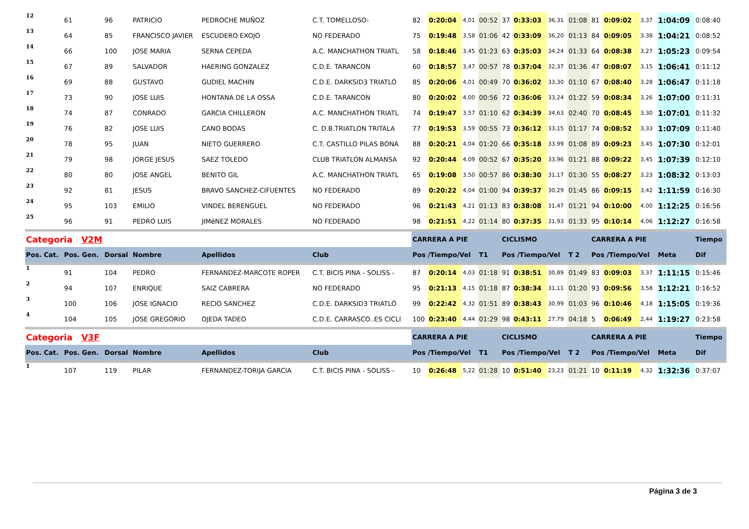| 12 | 61 | 96 | PATRICIO | PEDROCHE MUÑOZ | C.T. TOMELLOSO- | 82 | 0:20:04 | 4,01 | 00:52 | 37 | 0:33:03 | 36,31 | 01:08 | 81 | 0:09:02 | 3,37 | 1:04:09 | 0:08:40 |
| 13 | 64 | 85 | FRANCISCO JAVIER | ESCUDERO EXOJO | NO FEDERADO | 75 | 0:19:48 | 3,58 | 01:06 | 42 | 0:33:09 | 36,20 | 01:13 | 84 | 0:09:05 | 3,38 | 1:04:21 | 0:08:52 |
| 14 | 66 | 100 | JOSE MARIA | SERNA CEPEDA | A.C. MANCHATHON TRIATL | 58 | 0:18:46 | 3,45 | 01:23 | 63 | 0:35:03 | 34,24 | 01:33 | 64 | 0:08:38 | 3,27 | 1:05:23 | 0:09:54 |
| 15 | 67 | 89 | SALVADOR | HAERING GONZALEZ | C.D.E. TARANCON | 60 | 0:18:57 | 3,47 | 00:57 | 78 | 0:37:04 | 32,37 | 01:36 | 47 | 0:08:07 | 3,15 | 1:06:41 | 0:11:12 |
| 16 | 69 | 88 | GUSTAVO | GUDIEL MACHIN | C.D.E. DARKSID3 TRIATLÓ | 85 | 0:20:06 | 4,01 | 00:49 | 70 | 0:36:02 | 33,30 | 01:10 | 67 | 0:08:40 | 3,28 | 1:06:47 | 0:11:18 |
| 17 | 73 | 90 | JOSE LUIS | HONTANA DE LA OSSA | C.D.E. TARANCON | 80 | 0:20:02 | 4,00 | 00:56 | 72 | 0:36:06 | 33,24 | 01:22 | 59 | 0:08:34 | 3,26 | 1:07:00 | 0:11:31 |
| 18 | 74 | 87 | CONRADO | GARCIA CHILLERON | A.C. MANCHATHON TRIATL | 74 | 0:19:47 | 3,57 | 01:10 | 62 | 0:34:39 | 34,63 | 02:40 | 70 | 0:08:45 | 3,30 | 1:07:01 | 0:11:32 |
| 19 | 76 | 82 | JOSE LUIS | CANO BODAS | C. D.B.TRIATLON TRITALA | 77 | 0:19:53 | 3,59 | 00:55 | 73 | 0:36:12 | 33,15 | 01:17 | 74 | 0:08:52 | 3,33 | 1:07:09 | 0:11:40 |
| 20 | 78 | 95 | JUAN | NIETO GUERRERO | C.T. CASTILLO PILAS BONA | 88 | 0:20:21 | 4,04 | 01:20 | 66 | 0:35:18 | 33,99 | 01:08 | 89 | 0:09:23 | 3,45 | 1:07:30 | 0:12:01 |
| 21 | 79 | 98 | JORGE JESUS | SAEZ TOLEDO | CLUB TRIATLON ALMANSA | 92 | 0:20:44 | 4,09 | 00:52 | 67 | 0:35:20 | 33,96 | 01:21 | 88 | 0:09:22 | 3,45 | 1:07:39 | 0:12:10 |
| 22 | 80 | 80 | JOSE ANGEL | BENITO GIL | A.C. MANCHATHON TRIATL | 65 | 0:19:08 | 3,50 | 00:57 | 86 | 0:38:30 | 31,17 | 01:30 | 55 | 0:08:27 | 3,23 | 1:08:32 | 0:13:03 |
| 23 | 92 | 81 | JESUS | BRAVO SANCHEZ-CIFUENTES | NO FEDERADO | 89 | 0:20:22 | 4,04 | 01:00 | 94 | 0:39:37 | 30,29 | 01:45 | 86 | 0:09:15 | 3,42 | 1:11:59 | 0:16:30 |
| 24 | 95 | 103 | EMILIO | VINDEL BERENGUEL | NO FEDERADO | 96 | 0:21:43 | 4,21 | 01:13 | 83 | 0:38:08 | 31,47 | 01:21 | 94 | 0:10:00 | 4,00 | 1:12:25 | 0:16:56 |
| 25 | 96 | 91 | PEDRO LUIS | JIMéNEZ MORALES | NO FEDERADO | 98 | 0:21:51 | 4,22 | 01:14 | 80 | 0:37:35 | 31,93 | 01:33 | 95 | 0:10:14 | 4,06 | 1:12:27 | 0:16:58 |
| Categoria V2M | | | | | | CARRERA A PIE | | | | CICLISMO | | | | CARRERA A PIE | | | | Tiempo |
| Pos. Cat. | Pos. Gen. | Dorsal | Nombre | Apellidos | Club | Pos /Tiempo/Vel | | | T1 | Pos /Tiempo/Vel | | | T 2 | Pos /Tiempo/Vel | | | Meta | Dif |
| 1 | 91 | 104 | PEDRO | FERNANDEZ-MARCOTE ROPER | C.T. BICIS PINA - SOLISS - | 87 | 0:20:14 | 4,03 | 01:18 | 91 | 0:38:51 | 30,89 | 01:49 | 83 | 0:09:03 | 3,37 | 1:11:15 | 0:15:46 |
| 2 | 94 | 107 | ENRIQUE | SAIZ CABRERA | NO FEDERADO | 95 | 0:21:13 | 4,15 | 01:18 | 87 | 0:38:34 | 31,11 | 01:20 | 93 | 0:09:56 | 3,58 | 1:12:21 | 0:16:52 |
| 3 | 100 | 106 | JOSE IGNACIO | RECIO SANCHEZ | C.D.E. DARKSID3 TRIATLÓ | 99 | 0:22:42 | 4,32 | 01:51 | 89 | 0:38:43 | 30,99 | 01:03 | 96 | 0:10:46 | 4,18 | 1:15:05 | 0:19:36 |
| 4 | 104 | 105 | JOSE GREGORIO | OJEDA TADEO | C.D.E. CARRASCO..ES CICLI | 100 | 0:23:40 | 4,44 | 01:29 | 98 | 0:43:11 | 27,79 | 04:18 | 5 | 0:06:49 | 2,44 | 1:19:27 | 0:23:58 |
| Categoria V3F | | | | | | CARRERA A PIE | | | | CICLISMO | | | | CARRERA A PIE | | | | Tiempo |
| Pos. Cat. | Pos. Gen. | Dorsal | Nombre | Apellidos | Club | Pos /Tiempo/Vel | | | T1 | Pos /Tiempo/Vel | | | T 2 | Pos /Tiempo/Vel | | | Meta | Dif |
| 1 | 107 | 119 | PILAR | FERNANDEZ-TORIJA GARCIA | C.T. BICIS PINA - SOLISS - | 10 | 0:26:48 | 5,22 | 01:28 | 10 | 0:51:40 | 23,23 | 01:21 | 10 | 0:11:19 | 4,32 | 1:32:36 | 0:37:07 |
Página 3 de 3